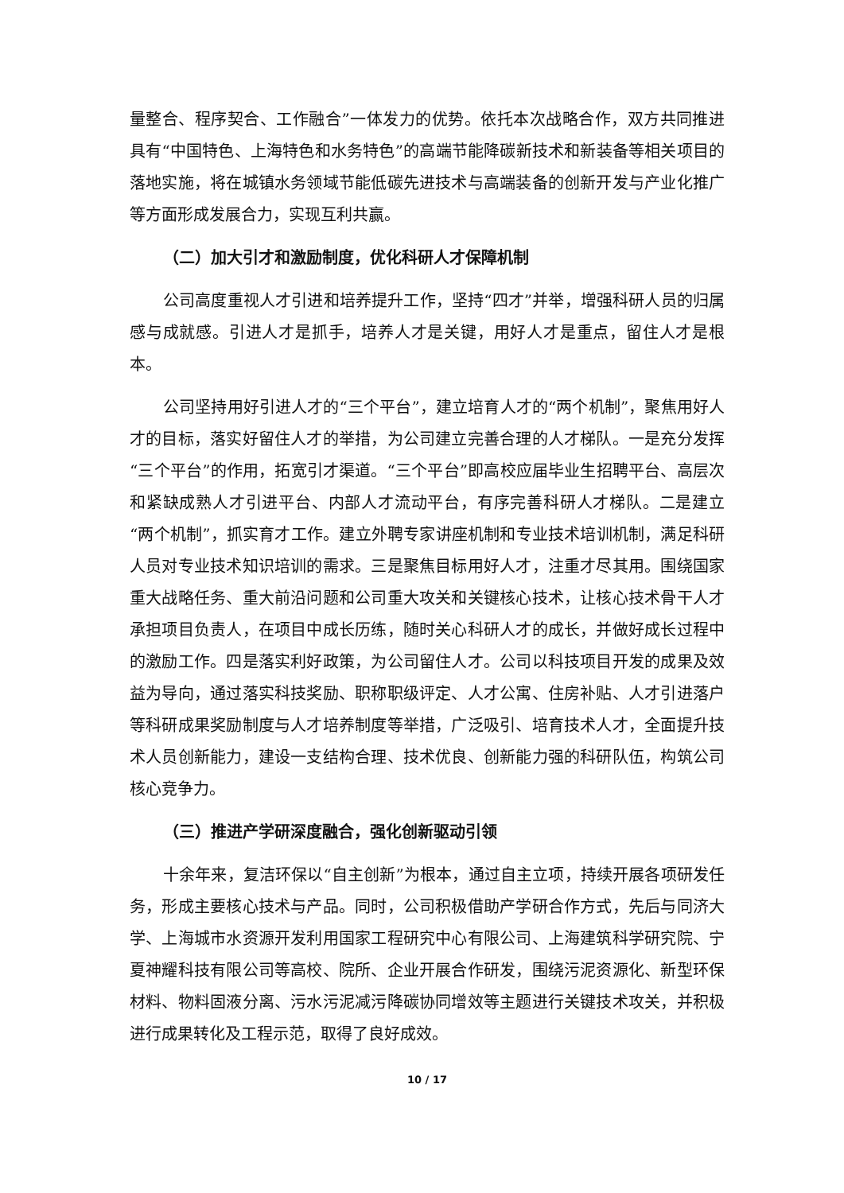量整合、程序契合、工作融合”一体发力的优势。依托本次战略合作，双方共同推进具有“中国特色、上海特色和水务特色”的高端节能降碳新技术和新装备等相关项目的落地实施，将在城镇水务领域节能低碳先进技术与高端装备的创新开发与产业化推广等方面形成发展合力，实现互利共赢。
（二）加大引才和激励制度，优化科研人才保障机制
公司高度重视人才引进和培养提升工作，坚持“四才”并举，增强科研人员的归属感与成就感。引进人才是抓手，培养人才是关键，用好人才是重点，留住人才是根本。
公司坚持用好引进人才的“三个平台”，建立培育人才的“两个机制”，聚焦用好人才的目标，落实好留住人才的举措，为公司建立完善合理的人才梯队。一是充分发挥　“三个平台”的作用，拓宽引才渠道。“三个平台”即高校应届毕业生招聘平台、高层次和紧缺成熟人才引进平台、内部人才流动平台，有序完善科研人才梯队。二是建立“两个机制”，抓实育才工作。建立外聘专家讲座机制和专业技术培训机制，满足科研人员对专业技术知识培训的需求。三是聚焦目标用好人才，注重才尽其用。围绕国家重大战略任务、重大前沿问题和公司重大攻关和关键核心技术，让核心技术骨干人才承担项目负责人，在项目中成长历练，随时关心科研人才的成长，并做好成长过程中的激励工作。四是落实利好政策，为公司留住人才。公司以科技项目开发的成果及效益为导向，通过落实科技奖励、职称职级评定、人才公寓、住房补贴、人才引进落户等科研成果奖励制度与人才培养制度等举措，广泛吸引、培育技术人才，全面提升技术人员创新能力，建设一支结构合理、技术优良、创新能力强的科研队伍，构筑公司核心竞争力。
（三）推进产学研深度融合，强化创新驱动引领
十余年来，复洁环保以“自主创新”为根本，通过自主立项，持续开展各项研发任务，形成主要核心技术与产品。同时，公司积极借助产学研合作方式，先后与同济大学、上海城市水资源开发利用国家工程研究中心有限公司、上海建筑科学研究院、宁夏神耀科技有限公司等高校、院所、企业开展合作研发，围绕污泥资源化、新型环保材料、物料固液分离、污水污泥减污降碳协同增效等主题进行关键技术攻关，并积极进行成果转化及工程示范，取得了良好成效。
10 / 17